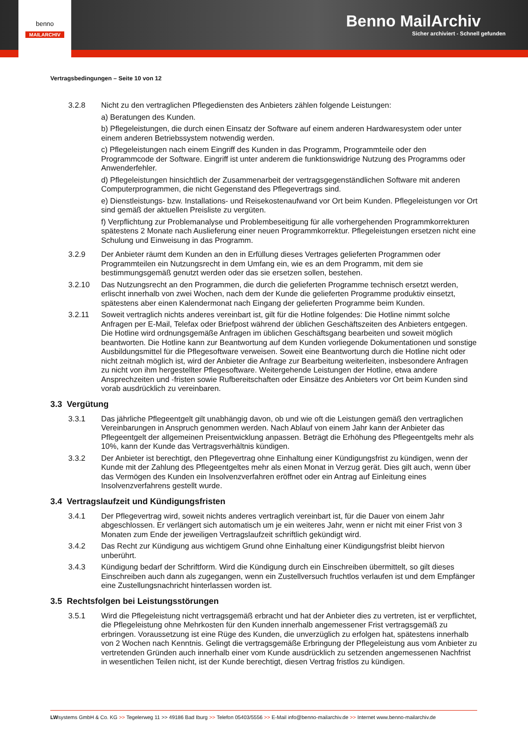benno
MAILARCHIV
Benno MailArchiv
Sicher archiviert - Schnell gefunden
Vertragsbedingungen – Seite 10 von 12
3.2.8 Nicht zu den vertraglichen Pflegediensten des Anbieters zählen folgende Leistungen:
a) Beratungen des Kunden.
b) Pflegeleistungen, die durch einen Einsatz der Software auf einem anderen Hardwaresystem oder unter einem anderen Betriebssystem notwendig werden.
c) Pflegeleistungen nach einem Eingriff des Kunden in das Programm, Programmteile oder den Programmcode der Software. Eingriff ist unter anderem die funktionswidrige Nutzung des Programms oder Anwenderfehler.
d) Pflegeleistungen hinsichtlich der Zusammenarbeit der vertragsgegenständlichen Software mit anderen Computerprogrammen, die nicht Gegenstand des Pflegevertrags sind.
e) Dienstleistungs- bzw. Installations- und Reisekostenaufwand vor Ort beim Kunden. Pflegeleistungen vor Ort sind gemäß der aktuellen Preisliste zu vergüten.
f) Verpflichtung zur Problemanalyse und Problembeseitigung für alle vorhergehenden Programmkorrekturen spätestens 2 Monate nach Auslieferung einer neuen Programmkorrektur. Pflegeleistungen ersetzen nicht eine Schulung und Einweisung in das Programm.
3.2.9 Der Anbieter räumt dem Kunden an den in Erfüllung dieses Vertrages gelieferten Programmen oder Programmteilen ein Nutzungsrecht in dem Umfang ein, wie es an dem Programm, mit dem sie bestimmungsgemäß genutzt werden oder das sie ersetzen sollen, bestehen.
3.2.10 Das Nutzungsrecht an den Programmen, die durch die gelieferten Programme technisch ersetzt werden, erlischt innerhalb von zwei Wochen, nach dem der Kunde die gelieferten Programme produktiv einsetzt, spätestens aber einen Kalendermonat nach Eingang der gelieferten Programme beim Kunden.
3.2.11 Soweit vertraglich nichts anderes vereinbart ist, gilt für die Hotline folgendes: Die Hotline nimmt solche Anfragen per E-Mail, Telefax oder Briefpost während der üblichen Geschäftszeiten des Anbieters entgegen. Die Hotline wird ordnungsgemäße Anfragen im üblichen Geschäftsgang bearbeiten und soweit möglich beantworten. Die Hotline kann zur Beantwortung auf dem Kunden vorliegende Dokumentationen und sonstige Ausbildungsmittel für die Pflegesoftware verweisen. Soweit eine Beantwortung durch die Hotline nicht oder nicht zeitnah möglich ist, wird der Anbieter die Anfrage zur Bearbeitung weiterleiten, insbesondere Anfragen zu nicht von ihm hergestellter Pflegesoftware. Weitergehende Leistungen der Hotline, etwa andere Ansprechzeiten und -fristen sowie Rufbereitschaften oder Einsätze des Anbieters vor Ort beim Kunden sind vorab ausdrücklich zu vereinbaren.
3.3 Vergütung
3.3.1 Das jährliche Pflegeentgelt gilt unabhängig davon, ob und wie oft die Leistungen gemäß den vertraglichen Vereinbarungen in Anspruch genommen werden. Nach Ablauf von einem Jahr kann der Anbieter das Pflegeentgelt der allgemeinen Preisentwicklung anpassen. Beträgt die Erhöhung des Pflegeentgelts mehr als 10%, kann der Kunde das Vertragsverhältnis kündigen.
3.3.2 Der Anbieter ist berechtigt, den Pflegevertrag ohne Einhaltung einer Kündigungsfrist zu kündigen, wenn der Kunde mit der Zahlung des Pflegeentgeltes mehr als einen Monat in Verzug gerät. Dies gilt auch, wenn über das Vermögen des Kunden ein Insolvenzverfahren eröffnet oder ein Antrag auf Einleitung eines Insolvenzverfahrens gestellt wurde.
3.4 Vertragslaufzeit und Kündigungsfristen
3.4.1 Der Pflegevertrag wird, soweit nichts anderes vertraglich vereinbart ist, für die Dauer von einem Jahr abgeschlossen. Er verlängert sich automatisch um je ein weiteres Jahr, wenn er nicht mit einer Frist von 3 Monaten zum Ende der jeweiligen Vertragslaufzeit schriftlich gekündigt wird.
3.4.2 Das Recht zur Kündigung aus wichtigem Grund ohne Einhaltung einer Kündigungsfrist bleibt hiervon unberührt.
3.4.3 Kündigung bedarf der Schriftform. Wird die Kündigung durch ein Einschreiben übermittelt, so gilt dieses Einschreiben auch dann als zugegangen, wenn ein Zustellversuch fruchtlos verlaufen ist und dem Empfänger eine Zustellungsnachricht hinterlassen worden ist.
3.5 Rechtsfolgen bei Leistungsstörungen
3.5.1 Wird die Pflegeleistung nicht vertragsgemäß erbracht und hat der Anbieter dies zu vertreten, ist er verpflichtet, die Pflegeleistung ohne Mehrkosten für den Kunden innerhalb angemessener Frist vertragsgemäß zu erbringen. Voraussetzung ist eine Rüge des Kunden, die unverzüglich zu erfolgen hat, spätestens innerhalb von 2 Wochen nach Kenntnis. Gelingt die vertragsgemäße Erbringung der Pflegeleistung aus vom Anbieter zu vertretenden Gründen auch innerhalb einer vom Kunde ausdrücklich zu setzenden angemessenen Nachfrist in wesentlichen Teilen nicht, ist der Kunde berechtigt, diesen Vertrag fristlos zu kündigen.
LWsystems GmbH & Co. KG >> Tegelerweg 11 >> 49186 Bad Iburg >> Telefon 05403/5556 >> E-Mail info@benno-mailarchiv.de >> Internet www.benno-mailarchiv.de